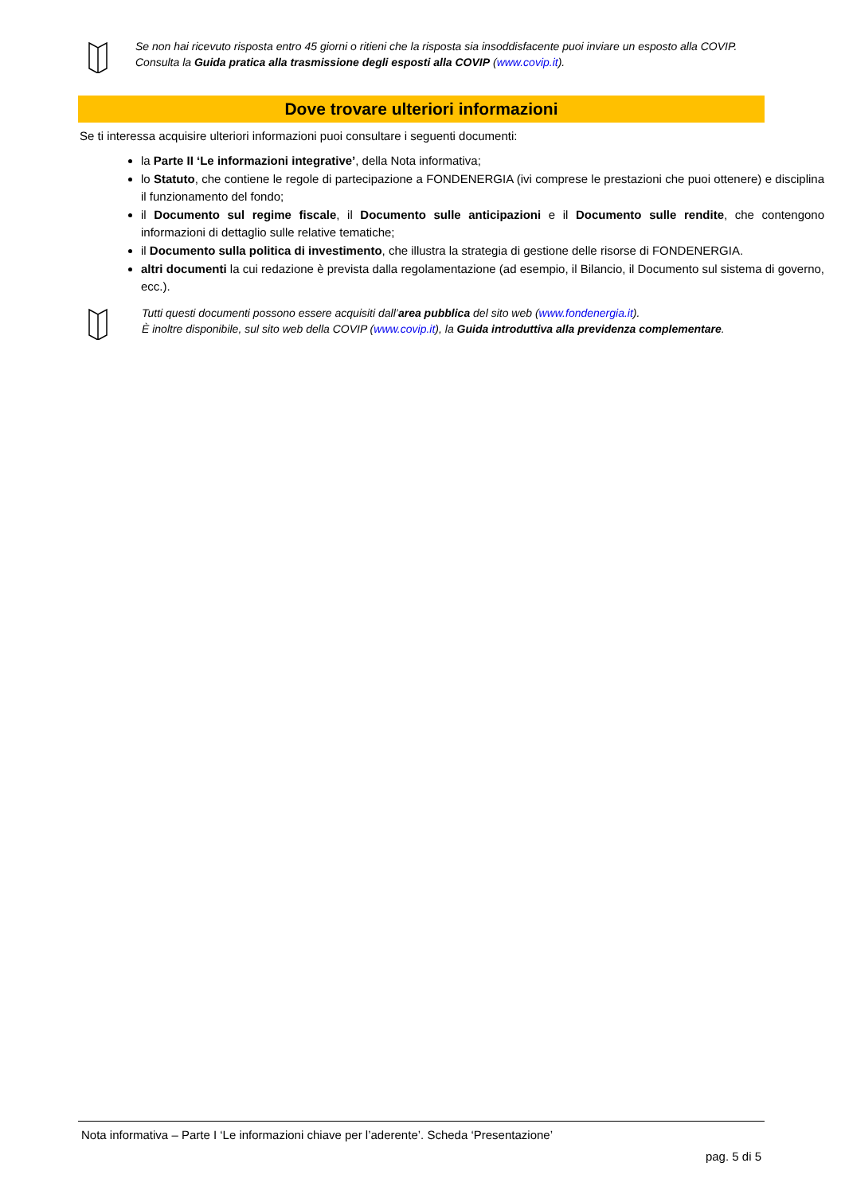Se non hai ricevuto risposta entro 45 giorni o ritieni che la risposta sia insoddisfacente puoi inviare un esposto alla COVIP.
Consulta la Guida pratica alla trasmissione degli esposti alla COVIP (www.covip.it).
Dove trovare ulteriori informazioni
Se ti interessa acquisire ulteriori informazioni puoi consultare i seguenti documenti:
la Parte II ‘Le informazioni integrative’, della Nota informativa;
lo Statuto, che contiene le regole di partecipazione a FONDENERGIA (ivi comprese le prestazioni che puoi ottenere) e disciplina il funzionamento del fondo;
il Documento sul regime fiscale, il Documento sulle anticipazioni e il Documento sulle rendite, che contengono informazioni di dettaglio sulle relative tematiche;
il Documento sulla politica di investimento, che illustra la strategia di gestione delle risorse di FONDENERGIA.
altri documenti la cui redazione è prevista dalla regolamentazione (ad esempio, il Bilancio, il Documento sul sistema di governo, ecc.).
Tutti questi documenti possono essere acquisiti dall’area pubblica del sito web (www.fondenergia.it).
È inoltre disponibile, sul sito web della COVIP (www.covip.it), la Guida introduttiva alla previdenza complementare.
Nota informativa – Parte I ‘Le informazioni chiave per l’aderente’. Scheda ‘Presentazione’
pag. 5 di 5